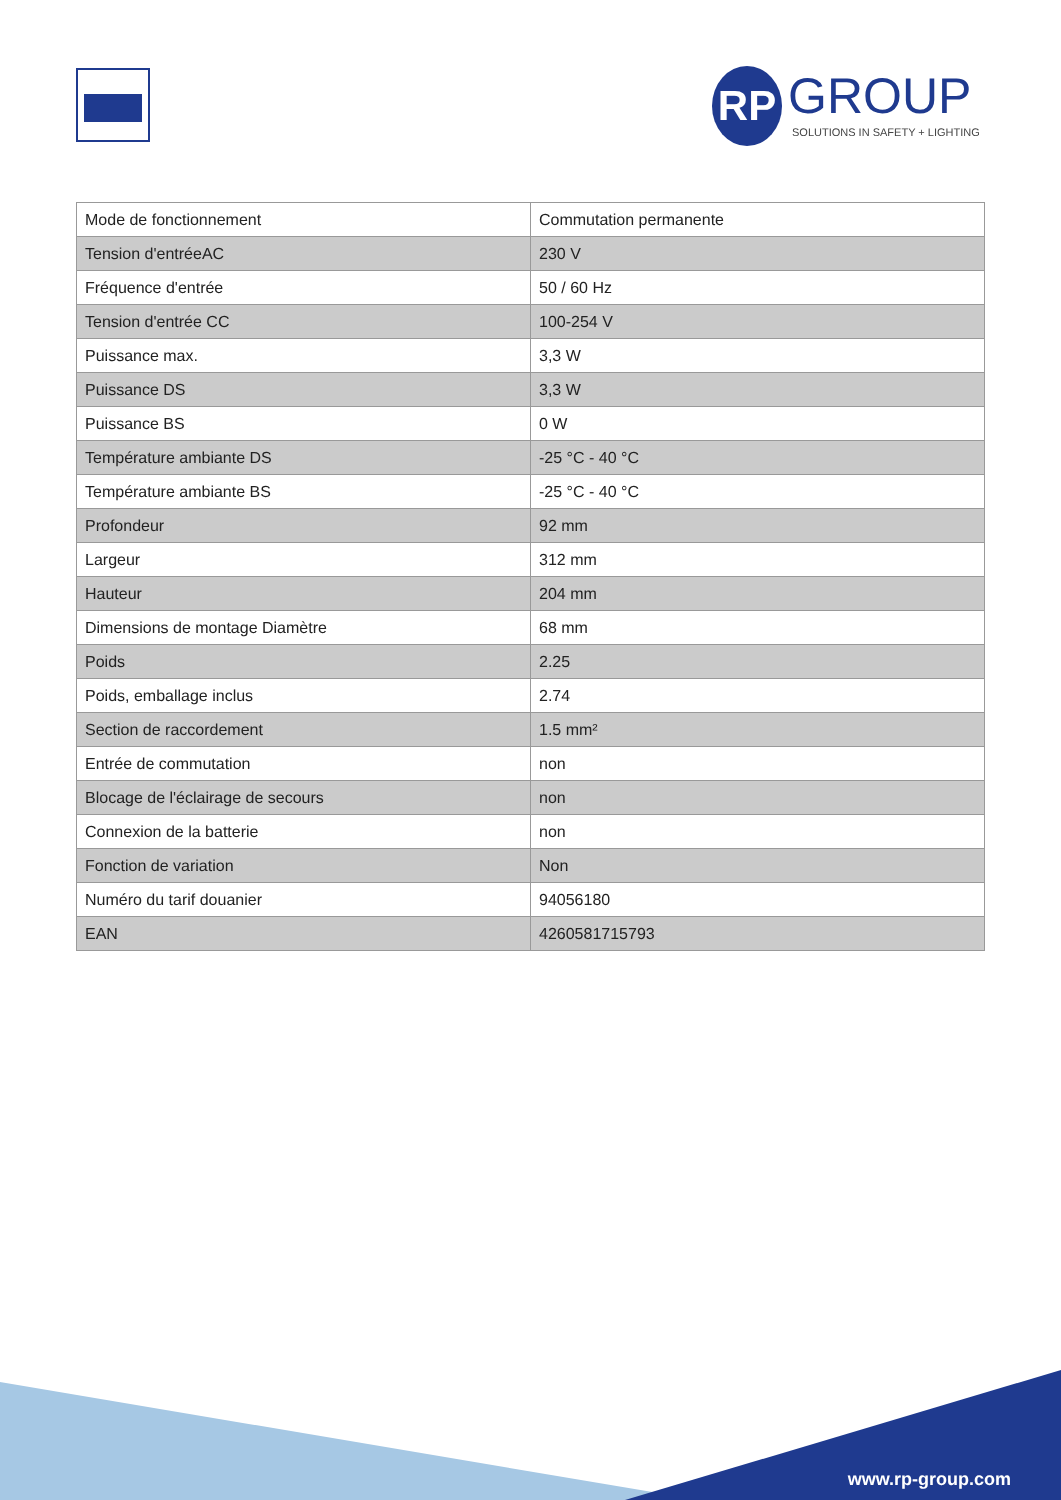RP GROUP
SOLUTIONS IN SAFETY + LIGHTING
| Mode de fonctionnement | Commutation permanente |
| Tension d'entréeAC | 230 V |
| Fréquence d'entrée | 50 / 60 Hz |
| Tension d'entrée CC | 100-254 V |
| Puissance max. | 3,3 W |
| Puissance DS | 3,3 W |
| Puissance BS | 0 W |
| Température ambiante DS | -25 °C - 40 °C |
| Température ambiante BS | -25 °C - 40 °C |
| Profondeur | 92 mm |
| Largeur | 312 mm |
| Hauteur | 204 mm |
| Dimensions de montage Diamètre | 68 mm |
| Poids | 2.25 |
| Poids, emballage inclus | 2.74 |
| Section de raccordement | 1.5 mm² |
| Entrée de commutation | non |
| Blocage de l'éclairage de secours | non |
| Connexion de la batterie | non |
| Fonction de variation | Non |
| Numéro du tarif douanier | 94056180 |
| EAN | 4260581715793 |
www.rp-group.com